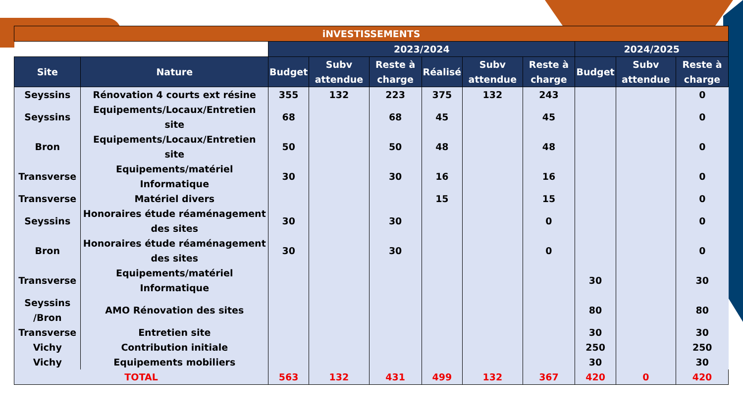| iNVESTISSEMENTS | | | | | | | | | | |
| | | 2023/2024 | | | | | | 2024/2025 | | |
| Site | Nature | Budget | Subv attendue | Reste à charge | Réalisé | Subv attendue | Reste à charge | Budget | Subv attendue | Reste à charge |
| Seyssins | Rénovation 4 courts ext résine | 355 | 132 | 223 | 375 | 132 | 243 | | | 0 |
| Seyssins | Equipements/Locaux/Entretien site | 68 | | 68 | 45 | | 45 | | | 0 |
| Bron | Equipements/Locaux/Entretien site | 50 | | 50 | 48 | | 48 | | | 0 |
| Transverse | Equipements/matériel Informatique | 30 | | 30 | 16 | | 16 | | | 0 |
| Transverse | Matériel divers | | | | 15 | | 15 | | | 0 |
| Seyssins | Honoraires étude réaménagement des sites | 30 | | 30 | | | 0 | | | 0 |
| Bron | Honoraires étude réaménagement des sites | 30 | | 30 | | | 0 | | | 0 |
| Transverse | Equipements/matériel Informatique | | | | | | | 30 | | 30 |
| Seyssins /Bron | AMO Rénovation des sites | | | | | | | 80 | | 80 |
| Transverse | Entretien site | | | | | | | 30 | | 30 |
| Vichy | Contribution initiale | | | | | | | 250 | | 250 |
| Vichy | Equipements mobiliers | | | | | | | 30 | | 30 |
| TOTAL | | 563 | 132 | 431 | 499 | 132 | 367 | 420 | 0 | 420 |